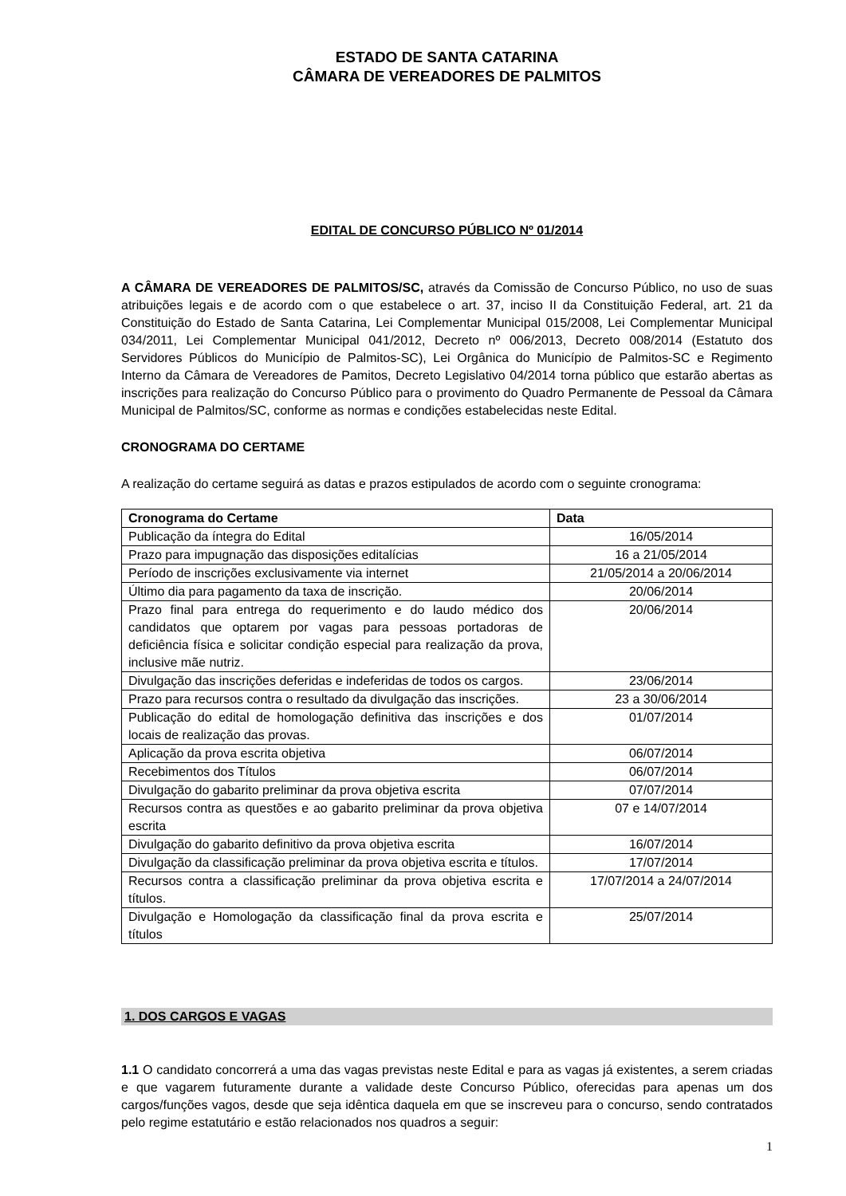ESTADO DE SANTA CATARINA
CÂMARA DE VEREADORES DE PALMITOS
EDITAL DE CONCURSO PÚBLICO Nº 01/2014
A CÂMARA DE VEREADORES DE PALMITOS/SC, através da Comissão de Concurso Público, no uso de suas atribuições legais e de acordo com o que estabelece o art. 37, inciso II da Constituição Federal, art. 21 da Constituição do Estado de Santa Catarina, Lei Complementar Municipal 015/2008, Lei Complementar Municipal 034/2011, Lei Complementar Municipal 041/2012, Decreto nº 006/2013, Decreto 008/2014 (Estatuto dos Servidores Públicos do Município de Palmitos-SC), Lei Orgânica do Município de Palmitos-SC e Regimento Interno da Câmara de Vereadores de Pamitos, Decreto Legislativo 04/2014 torna público que estarão abertas as inscrições para realização do Concurso Público para o provimento do Quadro Permanente de Pessoal da Câmara Municipal de Palmitos/SC, conforme as normas e condições estabelecidas neste Edital.
CRONOGRAMA DO CERTAME
A realização do certame seguirá as datas e prazos estipulados de acordo com o seguinte cronograma:
| Cronograma do Certame | Data |
| --- | --- |
| Publicação da íntegra do Edital | 16/05/2014 |
| Prazo para impugnação das disposições editalícias | 16 a 21/05/2014 |
| Período de inscrições exclusivamente via internet | 21/05/2014 a 20/06/2014 |
| Último dia para pagamento da taxa de inscrição. | 20/06/2014 |
| Prazo final para entrega do requerimento e do laudo médico dos candidatos que optarem por vagas para pessoas portadoras de deficiência física e solicitar condição especial para realização da prova, inclusive mãe nutriz. | 20/06/2014 |
| Divulgação das inscrições deferidas e indeferidas de todos os cargos. | 23/06/2014 |
| Prazo para recursos contra o resultado da divulgação das inscrições. | 23 a 30/06/2014 |
| Publicação do edital de homologação definitiva das inscrições e dos locais de realização das provas. | 01/07/2014 |
| Aplicação da prova escrita objetiva | 06/07/2014 |
| Recebimentos dos Títulos | 06/07/2014 |
| Divulgação do gabarito preliminar da prova objetiva escrita | 07/07/2014 |
| Recursos contra as questões e ao gabarito preliminar da prova objetiva escrita | 07 e 14/07/2014 |
| Divulgação do gabarito definitivo da prova objetiva escrita | 16/07/2014 |
| Divulgação da classificação preliminar da prova objetiva escrita e títulos. | 17/07/2014 |
| Recursos contra a classificação preliminar da prova objetiva escrita e títulos. | 17/07/2014 a 24/07/2014 |
| Divulgação e Homologação da classificação final da prova escrita e títulos | 25/07/2014 |
1. DOS CARGOS E VAGAS
1.1 O candidato concorrerá a uma das vagas previstas neste Edital e para as vagas já existentes, a serem criadas e que vagarem futuramente durante a validade deste Concurso Público, oferecidas para apenas um dos cargos/funções vagos, desde que seja idêntica daquela em que se inscreveu para o concurso, sendo contratados pelo regime estatutário e estão relacionados nos quadros a seguir:
1